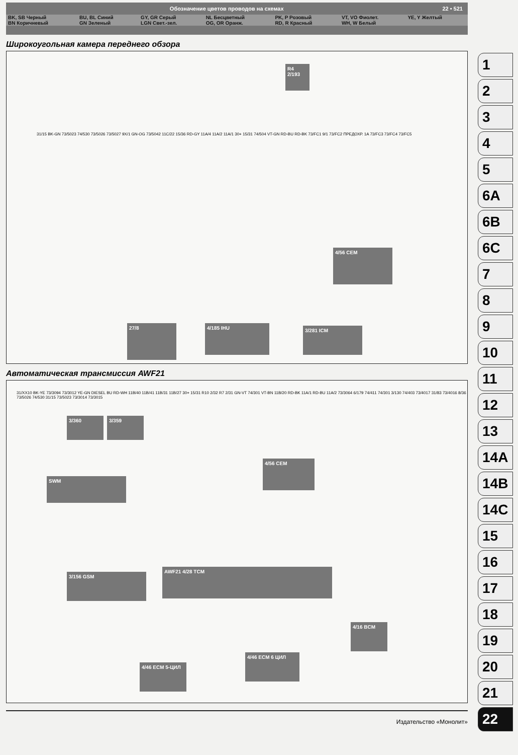Обозначение цветов проводов на схемах 22 • 521
| BK, SB Черный | BU, BL Синий | GY, GR Серый | NL Бесцветный | PK, P Розовый | VT, VO Фиолет. | YE, Y Желтый |
| BN Коричневый | GN Зеленый | LGN Свет.-зел. | OG, OR Оранж. | RD, R Красный | WH, W Белый | |
Широкоугольная камера переднего обзора
27/8 4/185 IHU 3/281 ICM
4/56 CEM
R4 2/193
31/15 BK-GN 73/5023 74/530 73/5026 73/5027 9X/1 GN-OG 73/5042 11C/22 15/36 RD-GY 11A/4 11A/2 11A/1 30+ 15/31 74/504 VT-GN RD-BU RD-BK 73/FC1 9/1 73/FC2 ПРЕДОХР. 1A 73/FC3 73/FC4 73/FC5
Автоматическая трансмиссия AWF21
3/156 GSM
AWF21 4/28 TCM
SWM
4/56 CEM
3/360 3/359
4/46 ECM 5-ЦИЛ
4/46 ECM 6 ЦИЛ
4/16 BCM
31/XX10 BK-YE 73/3094 73/3012 YE-GN DIESEL BU RD-WH 11B/40 11B/41 11B/31 11B/27 30+ 15/31 R10 2/32 R7 2/31 GN-VT 74/301 VT-BN 11B/20 RD-BK 11A/1 RD-BU 11A/2 73/3064 6/179 74/411 74/301 3/130 74/403 73/4017 31/83 73/4016 8/36 73/5026 74/530 31/15 73/5023 73/3014 73/3015
Издательство «Монолит»
1
2
3
4
5
6A
6B
6C
7
8
9
10
11
12
13
14A
14B
14C
15
16
17
18
19
20
21
22